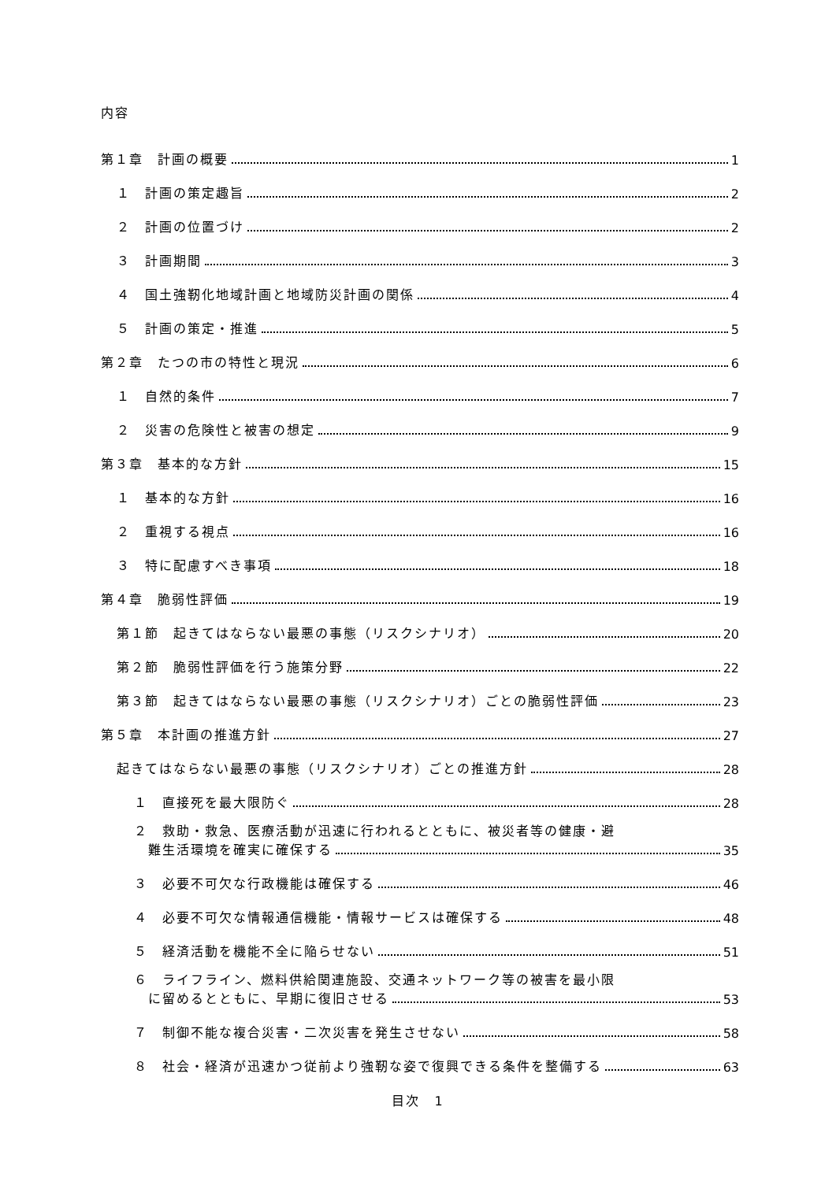内容
第１章　計画の概要 1
１　計画の策定趣旨 2
２　計画の位置づけ 2
３　計画期間 3
４　国土強靭化地域計画と地域防災計画の関係 4
５　計画の策定・推進 5
第２章　たつの市の特性と現況 6
１　自然的条件 7
２　災害の危険性と被害の想定 9
第３章　基本的な方針 15
１　基本的な方針 16
２　重視する視点 16
３　特に配慮すべき事項 18
第４章　脆弱性評価 19
第１節　起きてはならない最悪の事態（リスクシナリオ） 20
第２節　脆弱性評価を行う施策分野 22
第３節　起きてはならない最悪の事態（リスクシナリオ）ごとの脆弱性評価 23
第５章　本計画の推進方針 27
起きてはならない最悪の事態（リスクシナリオ）ごとの推進方針 28
１　直接死を最大限防ぐ 28
２　救助・救急、医療活動が迅速に行われるとともに、被災者等の健康・避
難生活環境を確実に確保する 35
３　必要不可欠な行政機能は確保する 46
４　必要不可欠な情報通信機能・情報サービスは確保する 48
５　経済活動を機能不全に陥らせない 51
６　ライフライン、燃料供給関連施設、交通ネットワーク等の被害を最小限
に留めるとともに、早期に復旧させる 53
７　制御不能な複合災害・二次災害を発生させない 58
８　社会・経済が迅速かつ従前より強靭な姿で復興できる条件を整備する 63
目次　1